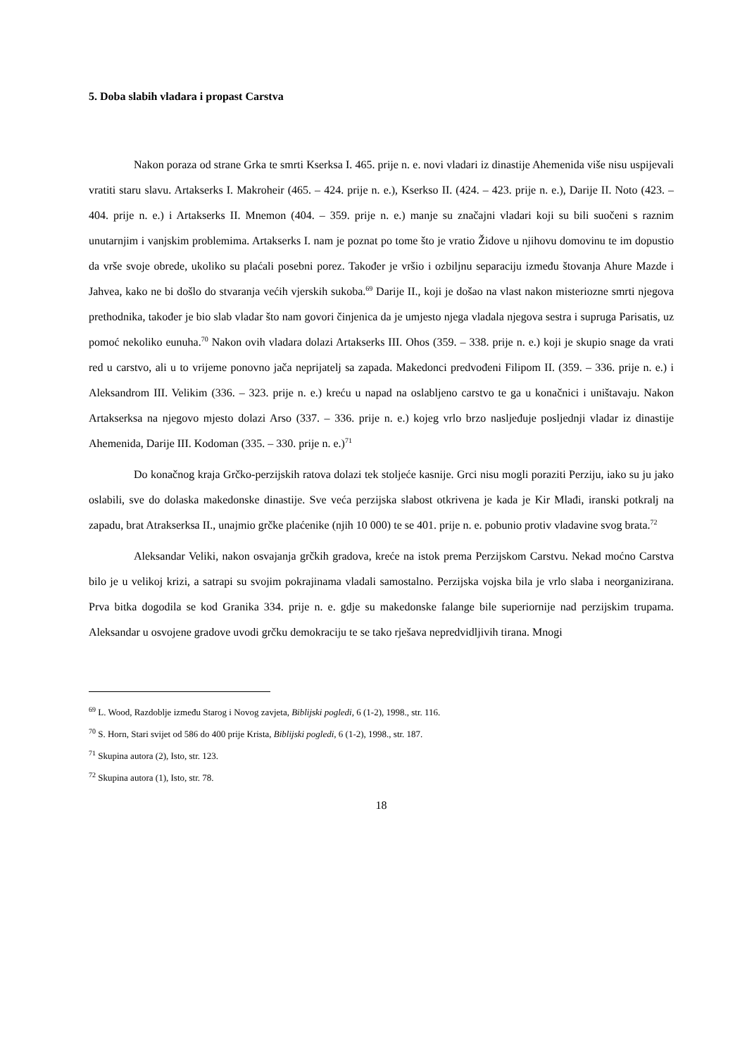5. Doba slabih vladara i propast Carstva
Nakon poraza od strane Grka te smrti Kserksa I. 465. prije n. e. novi vladari iz dinastije Ahemenida više nisu uspijevali vratiti staru slavu. Artakserks I. Makroheir (465. – 424. prije n. e.), Kserkso II. (424. – 423. prije n. e.), Darije II. Noto (423. – 404. prije n. e.) i Artakserks II. Mnemon (404. – 359. prije n. e.) manje su značajni vladari koji su bili suočeni s raznim unutarnjim i vanjskim problemima. Artakserks I. nam je poznat po tome što je vratio Židove u njihovu domovinu te im dopustio da vrše svoje obrede, ukoliko su plaćali posebni porez. Također je vršio i ozbiljnu separaciju između štovanja Ahure Mazde i Jahvea, kako ne bi došlo do stvaranja većih vjerskih sukoba.<sup>69</sup> Darije II., koji je došao na vlast nakon misteriozne smrti njegova prethodnika, također je bio slab vladar što nam govori činjenica da je umjesto njega vladala njegova sestra i supruga Parisatis, uz pomoć nekoliko eunuha.<sup>70</sup> Nakon ovih vladara dolazi Artakserks III. Ohos (359. – 338. prije n. e.) koji je skupio snage da vrati red u carstvo, ali u to vrijeme ponovno jača neprijatelj sa zapada. Makedonci predvođeni Filipom II. (359. – 336. prije n. e.) i Aleksandrom III. Velikim (336. – 323. prije n. e.) kreću u napad na oslabljeno carstvo te ga u konačnici i uništavaju. Nakon Artakserksa na njegovo mjesto dolazi Arso (337. – 336. prije n. e.) kojeg vrlo brzo nasljeđuje posljednji vladar iz dinastije Ahemenida, Darije III. Kodoman (335. – 330. prije n. e.)<sup>71</sup>
Do konačnog kraja Grčko-perzijskih ratova dolazi tek stoljeće kasnije. Grci nisu mogli poraziti Perziju, iako su ju jako oslabili, sve do dolaska makedonske dinastije. Sve veća perzijska slabost otkrivena je kada je Kir Mlađi, iranski potkralj na zapadu, brat Atrakserksa II., unajmio grčke plaćenike (njih 10 000) te se 401. prije n. e. pobunio protiv vladavine svog brata.<sup>72</sup>
Aleksandar Veliki, nakon osvajanja grčkih gradova, kreće na istok prema Perzijskom Carstvu. Nekad moćno Carstva bilo je u velikoj krizi, a satrapi su svojim pokrajinama vladali samostalno. Perzijska vojska bila je vrlo slaba i neorganizirana. Prva bitka dogodila se kod Granika 334. prije n. e. gdje su makedonske falange bile superiornije nad perzijskim trupama. Aleksandar u osvojene gradove uvodi grčku demokraciju te se tako rješava nepredvidljivih tirana. Mnogi
<sup>69</sup> L. Wood, Razdoblje između Starog i Novog zavjeta, Biblijski pogledi, 6 (1-2), 1998., str. 116.
<sup>70</sup> S. Horn, Stari svijet od 586 do 400 prije Krista, Biblijski pogledi, 6 (1-2), 1998., str. 187.
<sup>71</sup> Skupina autora (2), Isto, str. 123.
<sup>72</sup> Skupina autora (1), Isto, str. 78.
18